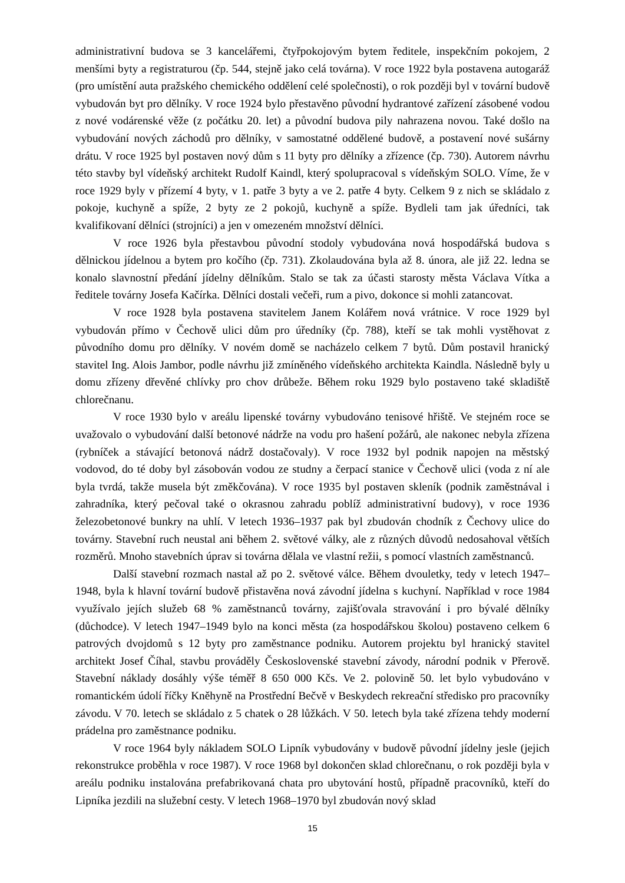administrativní budova se 3 kancelářemi, čtyřpokojovým bytem ředitele, inspekčním pokojem, 2 menšími byty a registraturou (čp. 544, stejně jako celá továrna). V roce 1922 byla postavena autogaráž (pro umístění auta pražského chemického oddělení celé společnosti), o rok později byl v tovární budově vybudován byt pro dělníky. V roce 1924 bylo přestavěno původní hydrantové zařízení zásobené vodou z nové vodárenské věže (z počátku 20. let) a původní budova pily nahrazena novou. Také došlo na vybudování nových záchodů pro dělníky, v samostatné oddělené budově, a postavení nové sušárny drátu. V roce 1925 byl postaven nový dům s 11 byty pro dělníky a zřízence (čp. 730). Autorem návrhu této stavby byl vídeňský architekt Rudolf Kaindl, který spolupracoval s vídeňským SOLO. Víme, že v roce 1929 byly v přízemí 4 byty, v 1. patře 3 byty a ve 2. patře 4 byty. Celkem 9 z nich se skládalo z pokoje, kuchyně a spíže, 2 byty ze 2 pokojů, kuchyně a spíže. Bydleli tam jak úředníci, tak kvalifikovaní dělníci (strojníci) a jen v omezeném množství dělníci.
V roce 1926 byla přestavbou původní stodoly vybudována nová hospodářská budova s dělnickou jídelnou a bytem pro kočího (čp. 731). Zkolaudována byla až 8. února, ale již 22. ledna se konalo slavnostní předání jídelny dělníkům. Stalo se tak za účasti starosty města Václava Vítka a ředitele továrny Josefa Kačírka. Dělníci dostali večeři, rum a pivo, dokonce si mohli zatancovat.
V roce 1928 byla postavena stavitelem Janem Kolářem nová vrátnice. V roce 1929 byl vybudován přímo v Čechově ulici dům pro úředníky (čp. 788), kteří se tak mohli vystěhovat z původního domu pro dělníky. V novém domě se nacházelo celkem 7 bytů. Dům postavil hranický stavitel Ing. Alois Jambor, podle návrhu již zmíněného vídeňského architekta Kaindla. Následně byly u domu zřízeny dřevěné chlívky pro chov drůbeže. Během roku 1929 bylo postaveno také skladiště chlorečnanu.
V roce 1930 bylo v areálu lipenské továrny vybudováno tenisové hřiště. Ve stejném roce se uvažovalo o vybudování další betonové nádrže na vodu pro hašení požárů, ale nakonec nebyla zřízena (rybníček a stávající betonová nádrž dostačovaly). V roce 1932 byl podnik napojen na městský vodovod, do té doby byl zásobován vodou ze studny a čerpací stanice v Čechově ulici (voda z ní ale byla tvrdá, takže musela být změkčována). V roce 1935 byl postaven skleník (podnik zaměstnával i zahradníka, který pečoval také o okrasnou zahradu poblíž administrativní budovy), v roce 1936 železobetonové bunkry na uhlí. V letech 1936–1937 pak byl zbudován chodník z Čechovy ulice do továrny. Stavební ruch neustal ani během 2. světové války, ale z různých důvodů nedosahoval větších rozměrů. Mnoho stavebních úprav si továrna dělala ve vlastní režii, s pomocí vlastních zaměstnanců.
Další stavební rozmach nastal až po 2. světové válce. Během dvouletky, tedy v letech 1947–1948, byla k hlavní tovární budově přistavěna nová závodní jídelna s kuchyní. Například v roce 1984 využívalo jejích služeb 68 % zaměstnanců továrny, zajišťovala stravování i pro bývalé dělníky (důchodce). V letech 1947–1949 bylo na konci města (za hospodářskou školou) postaveno celkem 6 patrových dvojdomů s 12 byty pro zaměstnance podniku. Autorem projektu byl hranický stavitel architekt Josef Číhal, stavbu prováděly Československé stavební závody, národní podnik v Přerově. Stavební náklady dosáhly výše téměř 8 650 000 Kčs. Ve 2. polovině 50. let bylo vybudováno v romantickém údolí říčky Kněhyně na Prostřední Bečvě v Beskydech rekreační středisko pro pracovníky závodu. V 70. letech se skládalo z 5 chatek o 28 lůžkách. V 50. letech byla také zřízena tehdy moderní prádelna pro zaměstnance podniku.
V roce 1964 byly nákladem SOLO Lipník vybudovány v budově původní jídelny jesle (jejich rekonstrukce proběhla v roce 1987). V roce 1968 byl dokončen sklad chlorečnanu, o rok později byla v areálu podniku instalována prefabrikovaná chata pro ubytování hostů, případně pracovníků, kteří do Lipníka jezdili na služební cesty. V letech 1968–1970 byl zbudován nový sklad
15